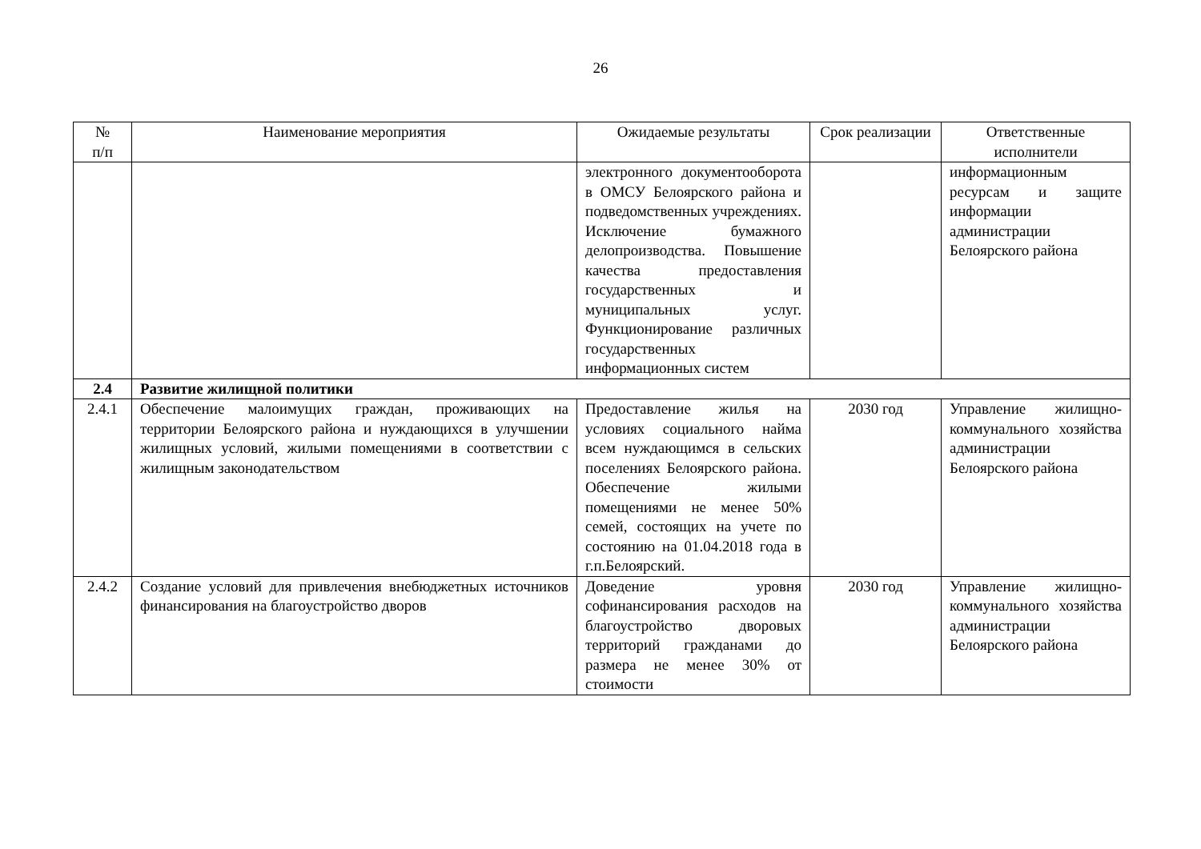26
| № п/п | Наименование мероприятия | Ожидаемые результаты | Срок реализации | Ответственные исполнители |
| --- | --- | --- | --- | --- |
| | | электронного документооборота в ОМСУ Белоярского района и подведомственных учреждениях. Исключение бумажного делопроизводства. Повышение качества предоставления государственных и муниципальных услуг. Функционирование различных государственных информационных систем | | информационным ресурсам и защите информации администрации Белоярского района |
| 2.4 | Развитие жилищной политики | | | |
| 2.4.1 | Обеспечение малоимущих граждан, проживающих на территории Белоярского района и нуждающихся в улучшении жилищных условий, жилыми помещениями в соответствии с жилищным законодательством | Предоставление жилья на условиях социального найма всем нуждающимся в сельских поселениях Белоярского района. Обеспечение жилыми помещениями не менее 50% семей, состоящих на учете по состоянию на 01.04.2018 года в г.п.Белоярский. | 2030 год | Управление жилищно-коммунального хозяйства администрации Белоярского района |
| 2.4.2 | Создание условий для привлечения внебюджетных источников финансирования на благоустройство дворов | Доведение уровня софинансирования расходов на благоустройство дворовых территорий гражданами до размера не менее 30% от стоимости | 2030 год | Управление жилищно-коммунального хозяйства администрации Белоярского района |